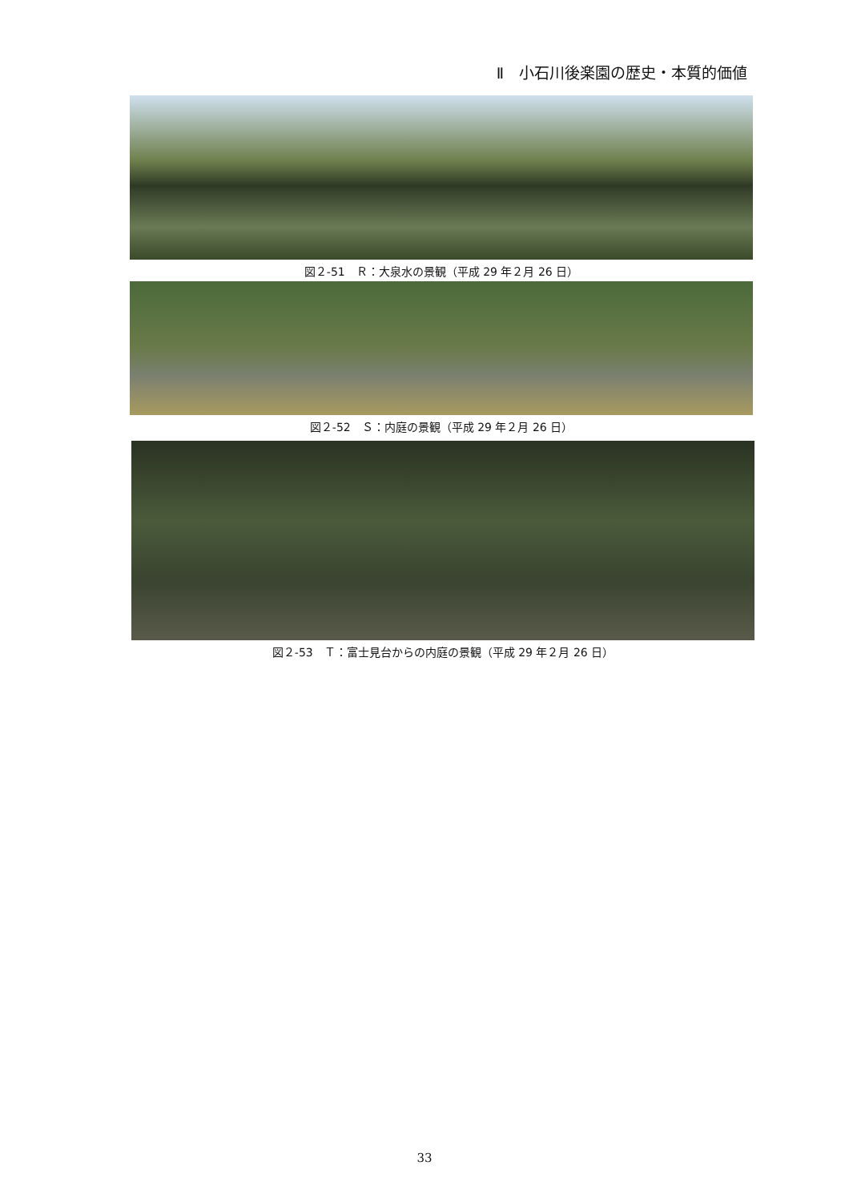Ⅱ　小石川後楽園の歴史・本質的価値
図２-51　Ｒ：大泉水の景観（平成 29 年２月 26 日）
図２-52　Ｓ：内庭の景観（平成 29 年２月 26 日）
図２-53　Ｔ：富士見台からの内庭の景観（平成 29 年２月 26 日）
33